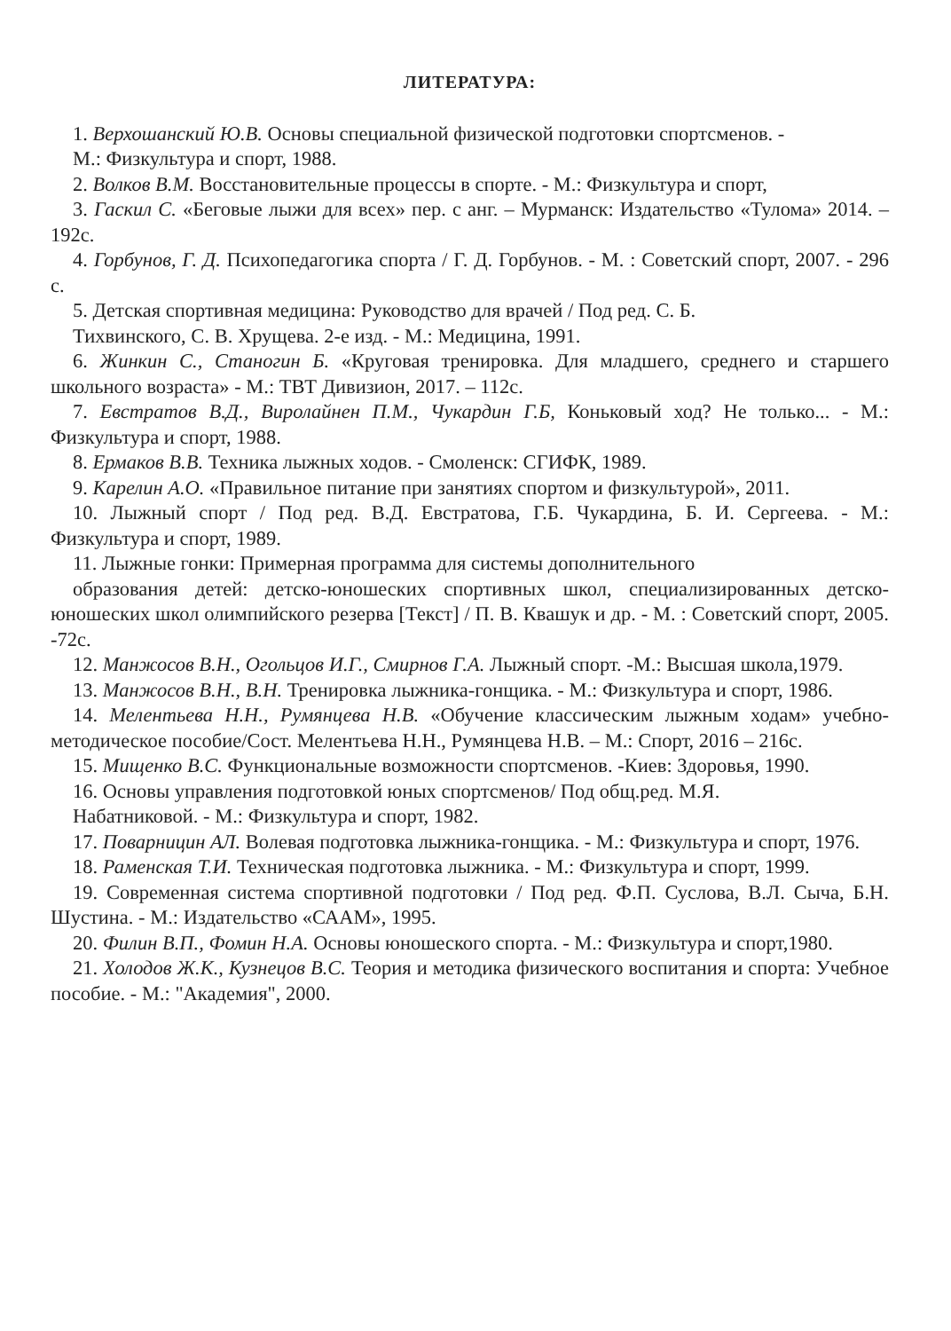ЛИТЕРАТУРА:
1. Верхошанский Ю.В. Основы специальной физической подготовки спортсменов. -
М.: Физкультура и спорт, 1988.
2. Волков В.М. Восстановительные процессы в спорте. - М.: Физкультура и спорт,
3. Гаскил С. «Беговые лыжи для всех» пер. с анг. – Мурманск: Издательство «Тулома» 2014. – 192с.
4. Горбунов, Г. Д. Психопедагогика спорта / Г. Д. Горбунов. - М. : Советский спорт, 2007. - 296 с.
5. Детская спортивная медицина: Руководство для врачей / Под ред. С. Б.
Тихвинского, С. В. Хрущева. 2-е изд. - М.: Медицина, 1991.
6. Жинкин С., Станогин Б. «Круговая тренировка. Для младшего, среднего и старшего школьного возраста» - М.: ТВТ Дивизион, 2017. – 112с.
7. Евстратов В.Д., Виролайнен П.М., Чукардин Г.Б, Коньковый ход? Не только... - М.: Физкультура и спорт, 1988.
8. Ермаков В.В. Техника лыжных ходов. - Смоленск: СГИФК, 1989.
9. Карелин А.О. «Правильное питание при занятиях спортом и физкультурой», 2011.
10. Лыжный спорт / Под ред. В.Д. Евстратова, Г.Б. Чукардина, Б. И. Сергеева. - М.: Физкультура и спорт, 1989.
11. Лыжные гонки: Примерная программа для системы дополнительного
образования детей: детско-юношеских спортивных школ, специализированных детско-юношеских школ олимпийского резерва [Текст] / П. В. Квашук и др. - М. : Советский спорт, 2005. -72с.
12. Манжосов В.Н., Огольцов И.Г., Смирнов Г.А. Лыжный спорт. -М.: Высшая школа,1979.
13. Манжосов В.Н., В.Н. Тренировка лыжника-гонщика. - М.: Физкультура и спорт, 1986.
14. Мелентьева Н.Н., Румянцева Н.В. «Обучение классическим лыжным ходам» учебно-методическое пособие/Сост. Мелентьева Н.Н., Румянцева Н.В. – М.: Спорт, 2016 – 216с.
15. Мищенко В.С. Функциональные возможности спортсменов. -Киев: Здоровья, 1990.
16. Основы управления подготовкой юных спортсменов/ Под общ.ред. М.Я.
Набатниковой. - М.: Физкультура и спорт, 1982.
17. Поварницин АЛ. Волевая подготовка лыжника-гонщика. - М.: Физкультура и спорт, 1976.
18. Раменская Т.И. Техническая подготовка лыжника. - М.: Физкультура и спорт, 1999.
19. Современная система спортивной подготовки / Под ред. Ф.П. Суслова, В.Л. Сыча, Б.Н. Шустина. - М.: Издательство «СААМ», 1995.
20. Филин В.П., Фомин Н.А. Основы юношеского спорта. - М.: Физкультура и спорт,1980.
21. Холодов Ж.К., Кузнецов В.С. Теория и методика физического воспитания и спорта: Учебное пособие. - М.: "Академия", 2000.